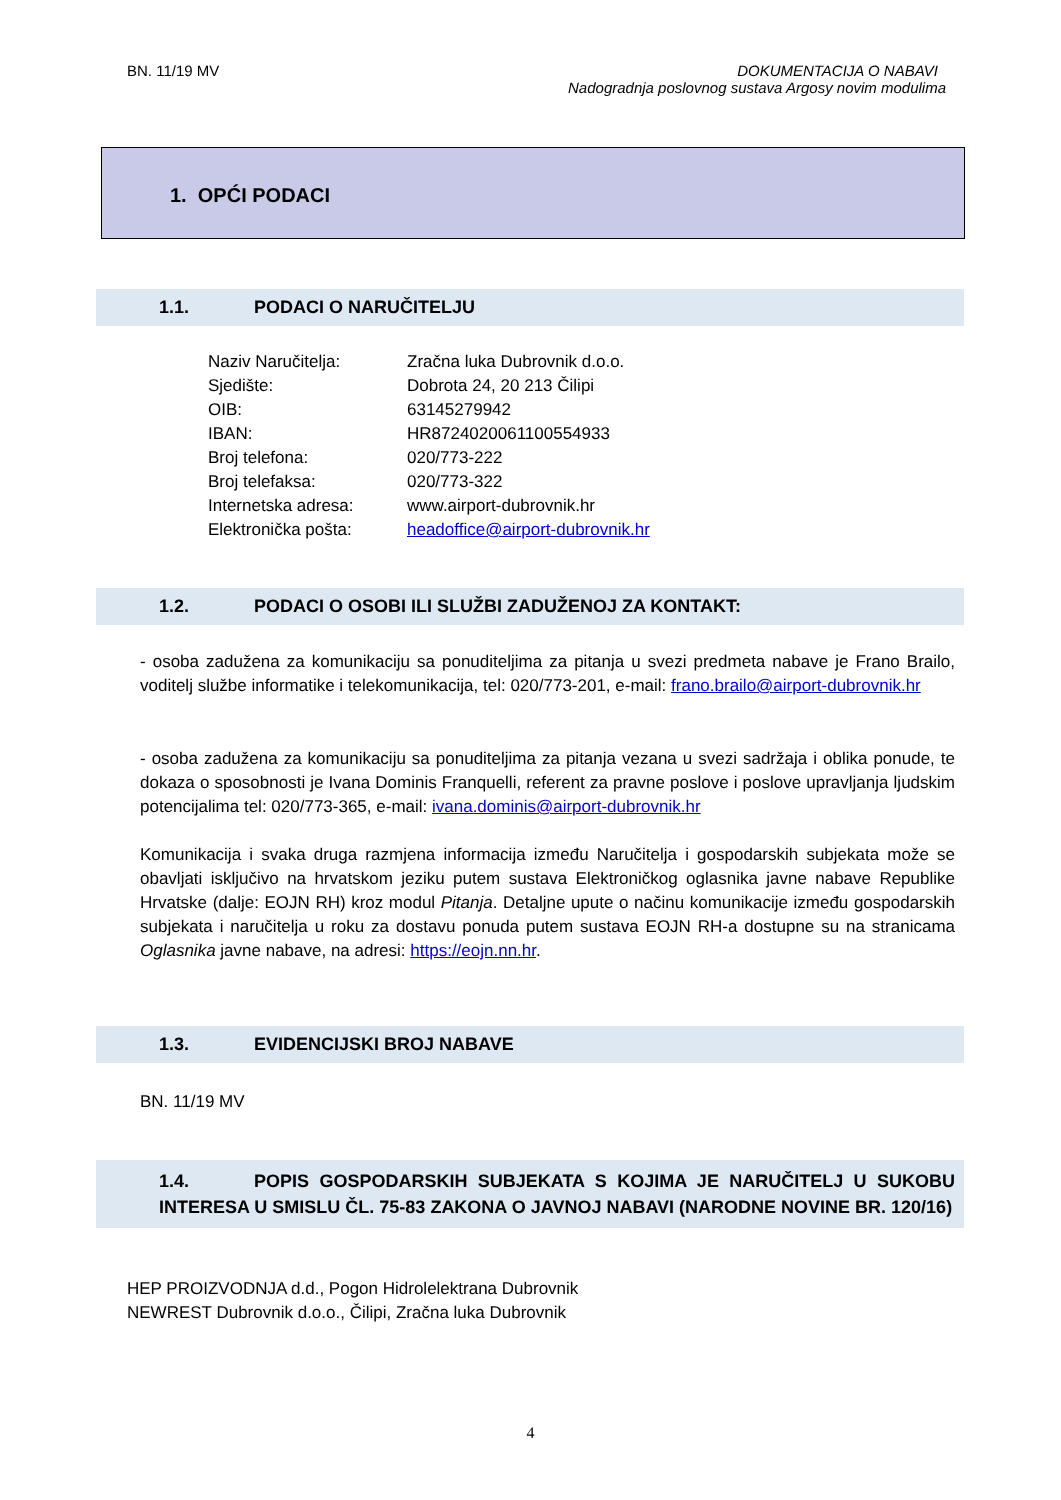BN. 11/19 MV DOKUMENTACIJA O NABAVI
Nadogradnja poslovnog sustava Argosy novim modulima
1. OPĆI PODACI
1.1. PODACI O NARUČITELJU
| Naziv Naručitelja: | Zračna luka Dubrovnik d.o.o. |
| Sjedište: | Dobrota 24, 20 213 Čilipi |
| OIB: | 63145279942 |
| IBAN: | HR8724020061100554933 |
| Broj telefona: | 020/773-222 |
| Broj telefaksa: | 020/773-322 |
| Internetska adresa: | www.airport-dubrovnik.hr |
| Elektronička pošta: | headoffice@airport-dubrovnik.hr |
1.2. PODACI O OSOBI ILI SLUŽBI ZADUŽENOJ ZA KONTAKT:
- osoba zadužena za komunikaciju sa ponuditeljima za pitanja u svezi predmeta nabave je Frano Brailo, voditelj službe informatike i telekomunikacija, tel: 020/773-201, e-mail: frano.brailo@airport-dubrovnik.hr
- osoba zadužena za komunikaciju sa ponuditeljima za pitanja vezana u svezi sadržaja i oblika ponude, te dokaza o sposobnosti je Ivana Dominis Franquelli, referent za pravne poslove i poslove upravljanja ljudskim potencijalima tel: 020/773-365, e-mail: ivana.dominis@airport-dubrovnik.hr
Komunikacija i svaka druga razmjena informacija između Naručitelja i gospodarskih subjekata može se obavljati isključivo na hrvatskom jeziku putem sustava Elektroničkog oglasnika javne nabave Republike Hrvatske (dalje: EOJN RH) kroz modul Pitanja. Detaljne upute o načinu komunikacije između gospodarskih subjekata i naručitelja u roku za dostavu ponuda putem sustava EOJN RH-a dostupne su na stranicama Oglasnika javne nabave, na adresi: https://eojn.nn.hr.
1.3. EVIDENCIJSKI BROJ NABAVE
BN. 11/19 MV
1.4. POPIS GOSPODARSKIH SUBJEKATA S KOJIMA JE NARUČITELJ U SUKOBU INTERESA U SMISLU ČL. 75-83 ZAKONA O JAVNOJ NABAVI (NARODNE NOVINE BR. 120/16)
HEP PROIZVODNJA d.d., Pogon Hidrolelektrana Dubrovnik
NEWREST Dubrovnik d.o.o., Čilipi, Zračna luka Dubrovnik
4